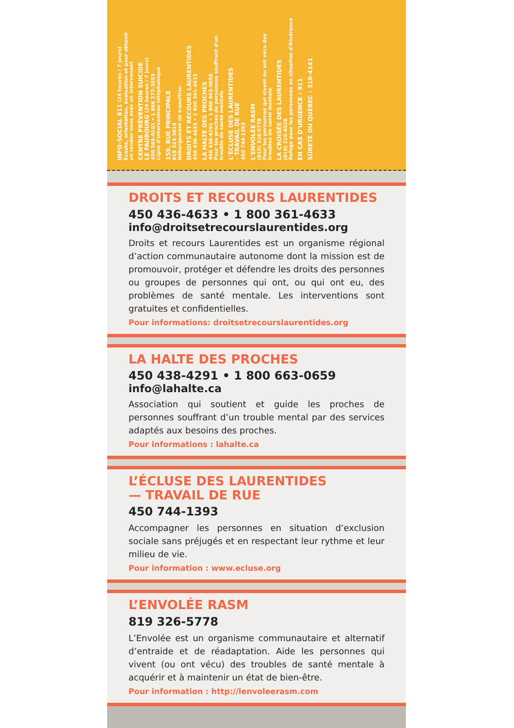INFO-SOCIAL 811 (24 heures / 7 jours)
Écoute, orientation, évaluation et pour obtenir
un rendez-vous avec un intervenant
CENTRE PRÉVENTION SUICIDE
LE FAUBOURG (24 heures / 7 jours)
450 569-0101 • 1 866 277-3553
Ligne d'intervention téléphonique
159, RUE PRINCIPALE
819 323-3819
Hébergement de transition
DROITS ET RECOURS LAURENTIDES
450 436-4633 • 1 800 361-4633
LA HALTE DES PROCHES
450 438-4291 • 1 800 663-0659
Pour les proches de personnes souffrant d'un
trouble de santé mentale
L'ÉCLUSE DES LAURENTIDES
- TRAVAIL DE RUE
450 744-1393
L'ENVOLÉE RASM
(819) 326-5778
Pour les personnes qui vivent ou ont vécu des
troubles de santé mentale
LA CROISÉE DES LAURENTIDES
(819) 216-8528
Refuge pour les personnes en situation d'itinérance
EN CAS D'URGENCE : 911
SÛRETÉ DU QUÉBEC : 310-4141
DROITS ET RECOURS LAURENTIDES
450 436-4633 • 1 800 361-4633
info@droitsetrecourslaurentides.org
Droits et recours Laurentides est un organisme régional d’action communautaire autonome dont la mission est de promouvoir, protéger et défendre les droits des personnes ou groupes de personnes qui ont, ou qui ont eu, des problèmes de santé mentale. Les interventions sont gratuites et confidentielles.
Pour informations: droitsetrecourslaurentides.org
LA HALTE DES PROCHES
450 438-4291 • 1 800 663-0659
info@lahalte.ca
Association qui soutient et guide les proches de personnes souffrant d’un trouble mental par des services adaptés aux besoins des proches.
Pour informations : lahalte.ca
L’ÉCLUSE DES LAURENTIDES
— TRAVAIL DE RUE
450 744-1393
Accompagner les personnes en situation d’exclusion sociale sans préjugés et en respectant leur rythme et leur milieu de vie.
Pour information : www.ecluse.org
L’ENVOLÉE RASM
819 326-5778
L’Envolée est un organisme communautaire et alternatif d’entraide et de réadaptation. Aide les personnes qui vivent (ou ont vécu) des troubles de santé mentale à acquérir et à maintenir un état de bien-être.
Pour information : http://lenvoleerasm.com